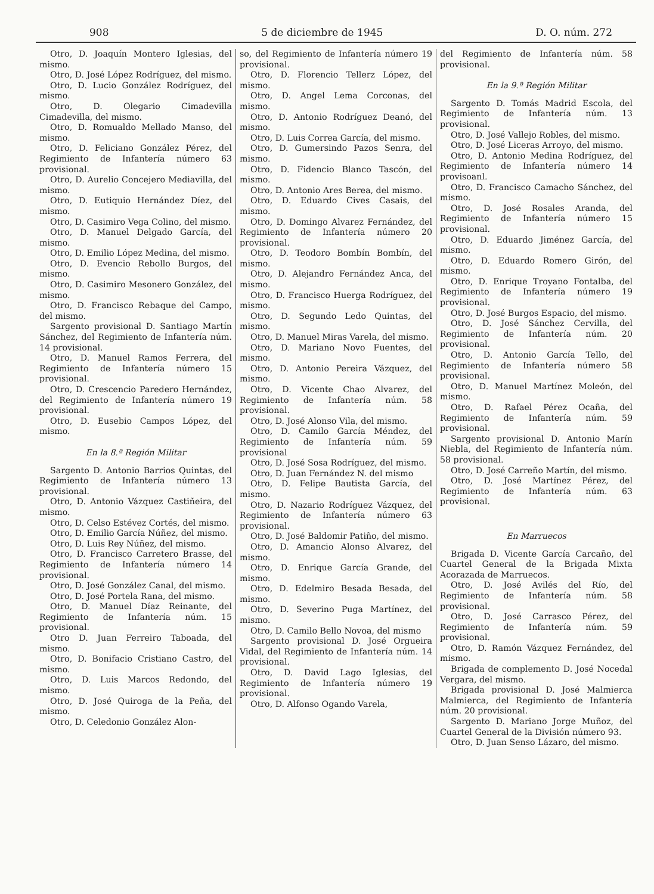908 5 de diciembre de 1945 D. O. núm. 272
Otro, D. Joaquín Montero Iglesias, del mismo.
Otro, D. José López Rodríguez, del mismo.
Otro, D. Lucio González Rodríguez, del mismo.
Otro, D. Olegario Cimadevilla Cimadevilla, del mismo.
Otro, D. Romualdo Mellado Manso, del mismo.
Otro, D. Feliciano González Pérez, del Regimiento de Infantería número 63 provisional.
Otro, D. Aurelio Concejero Mediavilla, del mismo.
Otro, D. Eutiquio Hernández Díez, del mismo.
Otro, D. Casimiro Vega Colino, del mismo.
Otro, D. Manuel Delgado García, del mismo.
Otro, D. Emilio López Medina, del mismo.
Otro, D. Evencio Rebollo Burgos, del mismo.
Otro, D. Casimiro Mesonero González, del mismo.
Otro, D. Francisco Rebaque del Campo, del mismo.
Sargento provisional D. Santiago Martín Sánchez, del Regimiento de Infantería núm. 14 provisional.
Otro, D. Manuel Ramos Ferrera, del Regimiento de Infantería número 15 provisional.
Otro, D. Crescencio Paredero Hernández, del Regimiento de Infantería número 19 provisional.
Otro, D. Eusebio Campos López, del mismo.
En la 8.ª Región Militar
Sargento D. Antonio Barrios Quintas, del Regimiento de Infantería número 13 provisional.
Otro, D. Antonio Vázquez Castiñeira, del mismo.
Otro, D. Celso Estévez Cortés, del mismo.
Otro, D. Emilio García Núñez, del mismo.
Otro, D. Luis Rey Núñez, del mismo.
Otro, D. Francisco Carretero Brasse, del Regimiento de Infantería número 14 provisional.
Otro, D. José González Canal, del mismo.
Otro, D. José Portela Rana, del mismo.
Otro, D. Manuel Díaz Reinante, del Regimiento de Infantería núm. 15 provisional.
Otro D. Juan Ferreiro Taboada, del mismo.
Otro, D. Bonifacio Cristiano Castro, del mismo.
Otro, D. Luis Marcos Redondo, del mismo.
Otro, D. José Quiroga de la Peña, del mismo.
Otro, D. Celedonio González Alon-
so, del Regimiento de Infantería número 19 provisional.
Otro, D. Florencio Tellerz López, del mismo.
Otro, D. Angel Lema Corconas, del mismo.
Otro, D. Antonio Rodríguez Deanó, del mismo.
Otro, D. Luis Correa García, del mismo.
Otro, D. Gumersindo Pazos Senra, del mismo.
Otro, D. Fidencio Blanco Tascón, del mismo.
Otro, D. Antonio Ares Berea, del mismo.
Otro, D. Eduardo Cives Casais, del mismo.
Otro, D. Domingo Alvarez Fernández, del Regimiento de Infantería número 20 provisional.
Otro, D. Teodoro Bombín Bombín, del mismo.
Otro, D. Alejandro Fernández Anca, del mismo.
Otro, D. Francisco Huerga Rodríguez, del mismo.
Otro, D. Segundo Ledo Quintas, del mismo.
Otro, D. Manuel Miras Varela, del mismo.
Otro, D. Mariano Novo Fuentes, del mismo.
Otro, D. Antonio Pereira Vázquez, del mismo.
Otro, D. Vicente Chao Alvarez, del Regimiento de Infantería núm. 58 provisional.
Otro, D. José Alonso Vila, del mismo.
Otro, D. Camilo García Méndez, del Regimiento de Infantería núm. 59 provisional
Otro, D. José Sosa Rodríguez, del mismo.
Otro, D. Juan Fernández N. del mismo
Otro, D. Felipe Bautista García, del mismo.
Otro, D. Nazario Rodríguez Vázquez, del Regimiento de Infantería número 63 provisional.
Otro, D. José Baldomir Patiño, del mismo.
Otro, D. Amancio Alonso Alvarez, del mismo.
Otro, D. Enrique García Grande, del mismo.
Otro, D. Edelmiro Besada Besada, del mismo.
Otro, D. Severino Puga Martínez, del mismo.
Otro, D. Camilo Bello Novoa, del mismo
Sargento provisional D. José Orgueira Vidal, del Regimiento de Infantería núm. 14 provisional.
Otro, D. David Lago Iglesias, del Regimiento de Infantería número 19 provisional.
Otro, D. Alfonso Ogando Varela,
del Regimiento de Infantería núm. 58 provisional.
En la 9.ª Región Militar
Sargento D. Tomás Madrid Escola, del Regimiento de Infantería núm. 13 provisional.
Otro, D. José Vallejo Robles, del mismo.
Otro, D. José Liceras Arroyo, del mismo.
Otro, D. Antonio Medina Rodríguez, del Regimiento de Infantería número 14 provisoanl.
Otro, D. Francisco Camacho Sánchez, del mismo.
Otro, D. José Rosales Aranda, del Regimiento de Infantería número 15 provisional.
Otro, D. Eduardo Jiménez García, del mismo.
Otro, D. Eduardo Romero Girón, del mismo.
Otro, D. Enrique Troyano Fontalba, del Regimiento de Infantería número 19 provisional.
Otro, D. José Burgos Espacio, del mismo.
Otro, D. José Sánchez Cervilla, del Regimiento de Infantería núm. 20 provisional.
Otro, D. Antonio García Tello, del Regimiento de Infantería número 58 provisional.
Otro, D. Manuel Martínez Moleón, del mismo.
Otro, D. Rafael Pérez Ocaña, del Regimiento de Infantería núm. 59 provisional.
Sargento provisional D. Antonio Marín Niebla, del Regimiento de Infantería núm. 58 provisional.
Otro, D. José Carreño Martín, del mismo.
Otro, D. José Martínez Pérez, del Regimiento de Infantería núm. 63 provisional.
En Marruecos
Brigada D. Vicente García Carcaño, del Cuartel General de la Brigada Mixta Acorazada de Marruecos.
Otro, D. José Avilés del Río, del Regimiento de Infantería núm. 58 provisional.
Otro, D. José Carrasco Pérez, del Regimiento de Infantería núm. 59 provisional.
Otro, D. Ramón Vázquez Fernández, del mismo.
Brigada de complemento D. José Nocedal Vergara, del mismo.
Brigada provisional D. José Malmierca Malmierca, del Regimiento de Infantería núm. 20 provisional.
Sargento D. Mariano Jorge Muñoz, del Cuartel General de la División número 93.
Otro, D. Juan Senso Lázaro, del mismo.